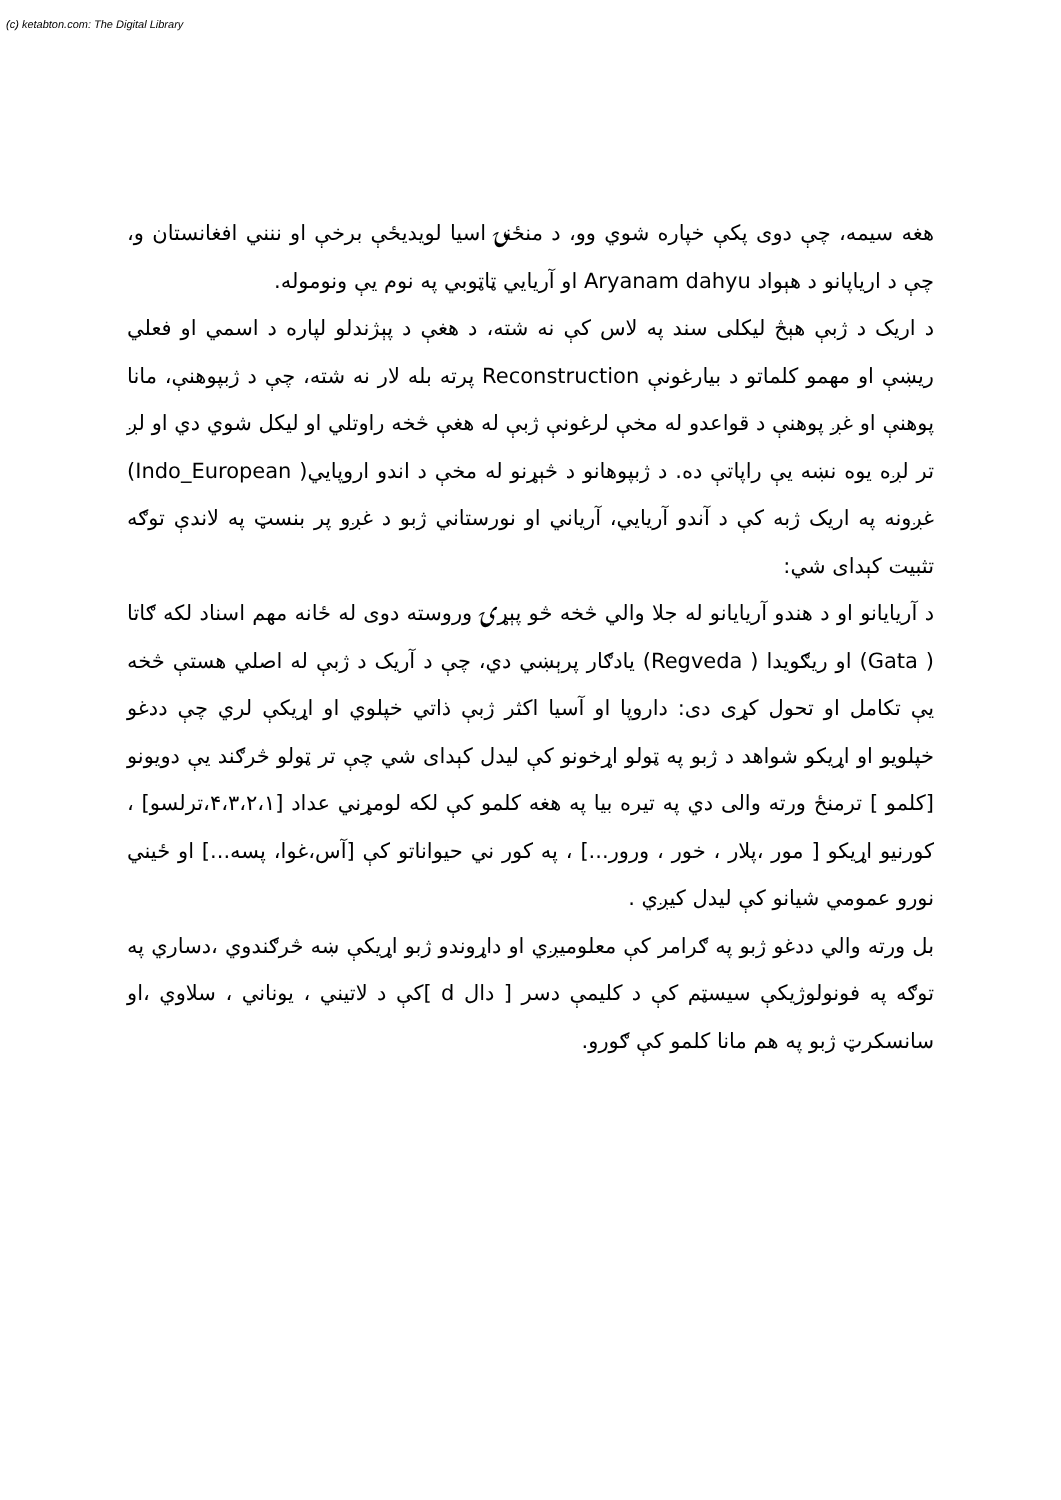(c) ketabton.com: The Digital Library
هغه سيمه، چې دوی پکې خپاره شوي وو، د منځنۍ اسيا لويديځې برخې او ننني افغانستان و، چې د ارياپانو د هېواد Aryanam dahyu او آريايي ټاټوبي په نوم يې ونوموله.
د اريک د ژبې هېڅ ليکلی سند په لاس کې نه شته، د هغې د پېژندلو لپاره د اسمي او فعلي ريښې او مهمو کلماتو د بيارغونې Reconstruction پرته بله لار نه شته، چې د ژبپوهنې، مانا پوهنې او غږ پوهنې د قواعدو له مخې لرغونې ژبې له هغې څخه راوتلي او ليکل شوي دي او لږ تر لږه يوه نښه يې راپاتې ده. د ژبپوهانو د څېړنو له مخې د اندو اروپايي( Indo_European) غږونه په اريک ژبه کې د آندو آريايي، آرياني او نورستاني ژبو د غږو پر بنسټ په لاندې توګه تثبيت کېدای شي:
د آريايانو او د هندو آريايانو له جلا والي څخه څو پېړۍ وروسته دوی له ځانه مهم اسناد لکه ګاتا ( Gata) او ريګويدا ( Regveda) يادګار پرېښي دي، چې د آريک د ژبې له اصلي هستې څخه يې تکامل او تحول کړی دی: داروپا او آسيا اکثر ژبې ذاتي خپلوي او اړيکې لري چې ددغو خپلويو او اړيکو شواهد د ژبو په ټولو اړخونو کې ليدل کېدای شي چې تر ټولو څرګند يې دويونو [کلمو ] ترمنځ ورته والی دي په تيره بيا په هغه کلمو کې لکه لومړني عداد [۴،۳،۲،۱،ترلسو] ، کورنيو اړيکو [ مور ،پلار ، خور ، ورور...] ، په کور ني حيواناتو کې [آس،غوا، پسه...] او ځيني نورو عمومي شيانو کې ليدل کيږي .
بل ورته والي ددغو ژبو په ګرامر کې معلوميږي او داړوندو ژبو اړيکې ښه څرګندوي ،دساري په توګه په فونولوژيکې سيسټم کې د کليمې دسر [ دال d ]کې د لاتيني ، يوناني ، سلاوي ،او سانسکرټ ژبو په هم مانا کلمو کې ګورو.